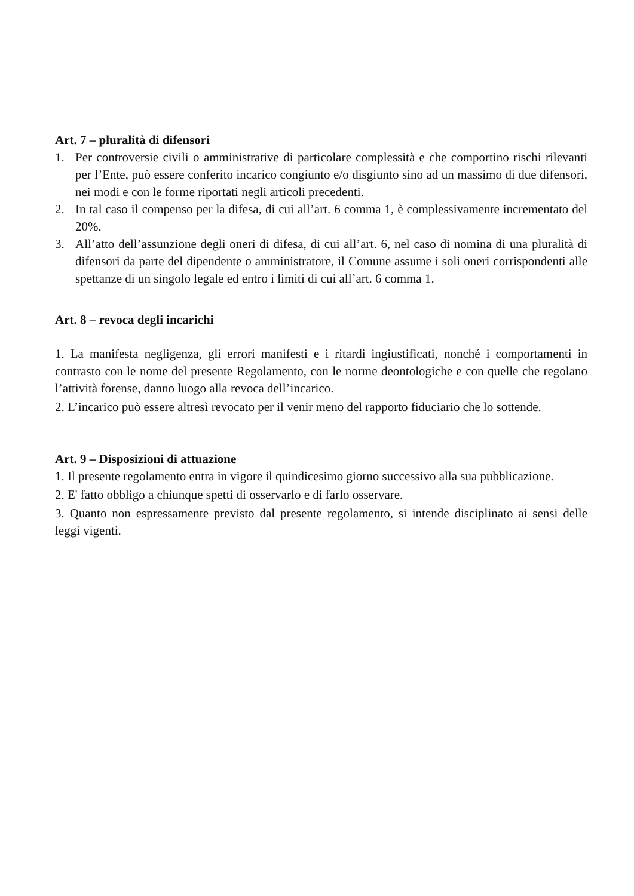Art. 7 – pluralità di difensori
1. Per controversie civili o amministrative di particolare complessità e che comportino rischi rilevanti per l’Ente, può essere conferito incarico congiunto e/o disgiunto sino ad un massimo di due difensori, nei modi e con le forme riportati negli articoli precedenti.
2. In tal caso il compenso per la difesa, di cui all’art. 6 comma 1, è complessivamente incrementato del 20%.
3. All’atto dell’assunzione degli oneri di difesa, di cui all’art. 6, nel caso di nomina di una pluralità di difensori da parte del dipendente o amministratore, il Comune assume i soli oneri corrispondenti alle spettanze di un singolo legale ed entro i limiti di cui all’art. 6 comma 1.
Art. 8 – revoca degli incarichi
1. La manifesta negligenza, gli errori manifesti e i ritardi ingiustificati, nonché i comportamenti in contrasto con le nome del presente Regolamento, con le norme deontologiche e con quelle che regolano l’attività forense, danno luogo alla revoca dell’incarico.
2. L’incarico può essere altresì revocato per il venir meno del rapporto fiduciario che lo sottende.
Art. 9 – Disposizioni di attuazione
1. Il presente regolamento entra in vigore il quindicesimo giorno successivo alla sua pubblicazione.
2. E' fatto obbligo a chiunque spetti di osservarlo e di farlo osservare.
3. Quanto non espressamente previsto dal presente regolamento, si intende disciplinato ai sensi delle leggi vigenti.